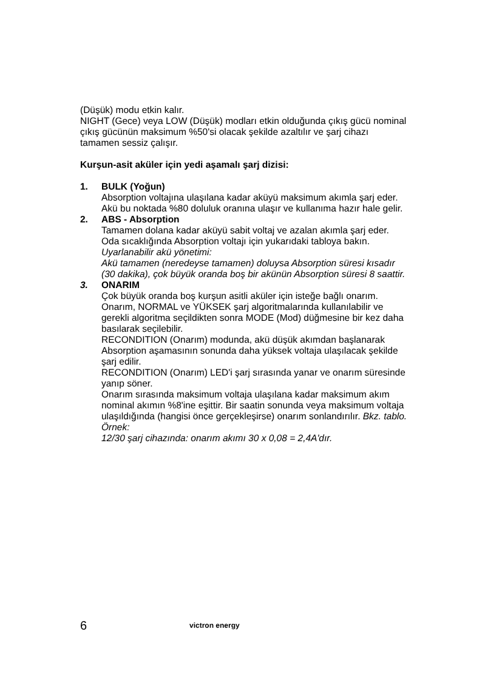(Düşük) modu etkin kalır.
NIGHT (Gece) veya LOW (Düşük) modları etkin olduğunda çıkış gücü nominal çıkış gücünün maksimum %50'si olacak şekilde azaltılır ve şarj cihazı tamamen sessiz çalışır.
Kurşun-asit aküler için yedi aşamalı şarj dizisi:
1. BULK (Yoğun)
Absorption voltajına ulaşılana kadar aküyü maksimum akımla şarj eder. Akü bu noktada %80 doluluk oranına ulaşır ve kullanıma hazır hale gelir.
2. ABS - Absorption
Tamamen dolana kadar aküyü sabit voltaj ve azalan akımla şarj eder.
Oda sıcaklığında Absorption voltajı için yukarıdaki tabloya bakın.
Uyarlanabilir akü yönetimi:
Akü tamamen (neredeyse tamamen) doluysa Absorption süresi kısadır (30 dakika), çok büyük oranda boş bir akünün Absorption süresi 8 saattir.
3. ONARIM
Çok büyük oranda boş kurşun asitli aküler için isteğe bağlı onarım.
Onarım, NORMAL ve YÜKSEK şarj algoritmalarında kullanılabilir ve gerekli algoritma seçildikten sonra MODE (Mod) düğmesine bir kez daha basılarak seçilebilir.
RECONDITION (Onarım) modunda, akü düşük akımdan başlanarak Absorption aşamasının sonunda daha yüksek voltaja ulaşılacak şekilde şarj edilir.
RECONDITION (Onarım) LED'i şarj sırasında yanar ve onarım süresinde yanıp söner.
Onarım sırasında maksimum voltaja ulaşılana kadar maksimum akım nominal akımın %8'ine eşittir. Bir saatin sonunda veya maksimum voltaja ulaşıldığında (hangisi önce gerçekleşirse) onarım sonlandırılır. Bkz. tablo.
Örnek:
12/30 şarj cihazında: onarım akımı 30 x 0,08 = 2,4A'dır.
6 victron energy